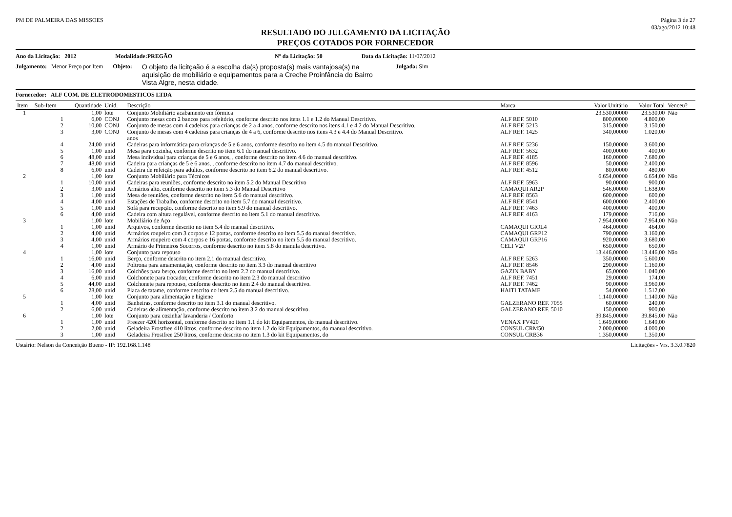PM DE PALMEIRA DAS MISSOES Página 3 de 27
03/ago/2012 10:48
RESULTADO DO JULGAMENTO DA LICITAÇÃO
PREÇOS COTADOS POR FORNECEDOR
Ano da Licitação: 2012 Modalidade: PREGÃO Nº da Licitação: 50 Data da Licitação: 11/07/2012
Julgamento: Menor Preço por Item Objeto: O objeto da licitçaão é a escolha da(s) proposta(s) mais vantajosa(s) na aquisição de mobiliário e equipamentos para a Creche Proinfância do Bairro Vista Algre, nesta cidade. Julgada: Sim
Fornecedor: ALF COM. DE ELETRODOMESTICOS LTDA
| Item | Sub-Item | Quantidade | Unid. | Descrição | Marca | Valor Unitário | Valor Total | Venceu? |
| --- | --- | --- | --- | --- | --- | --- | --- | --- |
| 1 | | 1,00 | lote | Conjunto Mobiliário acabamento em fórmica | | 23.530,00000 | 23.530,00 | Não |
| | 1 | 6,00 | CONJ | Conjunto mesas com 2 bancos para refeitório, conforme descrito nos itens 1.1 e 1.2 do Manual Descritivo. | ALF REF. 5010 | 800,00000 | 4.800,00 | |
| | 2 | 10,00 | CONJ | Conjunto de mesas com 4 cadeiras para crianças de 2 a 4 anos, conforme descrito nos itens 4.1 e 4.2 do Manual Descritivo. | ALF REF. 5213 | 315,00000 | 3.150,00 | |
| | 3 | 3,00 | CONJ | Conjunto de mesas com 4 cadeiras para crianças de 4 a 6, conforme descrito nos itens 4.3 e 4.4 do Manual Descritivo. anos | ALF REF. 1425 | 340,00000 | 1.020,00 | |
| | 4 | 24,00 | unid | Cadeiras para informática para crianças de 5 e 6 anos, conforme descrito no item 4.5 do manual Descritivo. | ALF REF. 5236 | 150,00000 | 3.600,00 | |
| | 5 | 1,00 | unid | Mesa para cozinha, conforme descrito no item 6.1 do manual descritivo. | ALF REF. 5632 | 400,00000 | 400,00 | |
| | 6 | 48,00 | unid | Mesa individual para crianças de 5 e 6 anos, , conforme descrito no item 4.6 do manual descritivo. | ALF REF. 4185 | 160,00000 | 7.680,00 | |
| | 7 | 48,00 | unid | Cadeira para crianças de 5 e 6 anos, , conforme descrito no item 4.7 do manual descritivo. | ALF REF. 8596 | 50,00000 | 2.400,00 | |
| | 8 | 6,00 | unid | Cadeira de refeição para adultos, conforme descrito no item 6.2 do manual descritivo. | ALF REF. 4512 | 80,00000 | 480,00 | |
| 2 | | 1,00 | lote | Conjunto Mobiliário para Técnicos | | 6.654,00000 | 6.654,00 | Não |
| | 1 | 10,00 | unid | Cadeiras para reuniões, conforme descrito no item 5.2 do Manual Descritivo | ALF REF. 5963 | 90,00000 | 900,00 | |
| | 2 | 3,00 | unid | Armários alto, conforme descrito no item 5.3 do Manual Descritivo | CAMAQUI AR2P | 546,00000 | 1.638,00 | |
| | 3 | 1,00 | unid | Mesa de reuniões, conforme descrito no item 5.6 do manual descritivo. | ALF REF. 8563 | 600,00000 | 600,00 | |
| | 4 | 4,00 | unid | Estações de Trabalho, conforme descrito no item 5.7 do manual descritivo. | ALF REF. 8541 | 600,00000 | 2.400,00 | |
| | 5 | 1,00 | unid | Sofá para recepção, conforme descrito no item 5.9 do manual descritivo. | ALF REF. 7463 | 400,00000 | 400,00 | |
| | 6 | 4,00 | unid | Cadeira com altura regulável, conforme descrito no item 5.1 do manual descritivo. | ALF REF. 4163 | 179,00000 | 716,00 | |
| 3 | | 1,00 | lote | Mobiliário de Aço | | 7.954,00000 | 7.954,00 | Não |
| | 1 | 1,00 | unid | Arquivos, conforme descrito no item 5.4 do manual descritivo. | CAMAQUI GIOL4 | 464,00000 | 464,00 | |
| | 2 | 4,00 | unid | Armários roupeiro com 3 corpos e 12 portas, conforme descrito no item 5.5 do manual descritivo. | CAMAQUI GRP12 | 790,00000 | 3.160,00 | |
| | 3 | 4,00 | unid | Armários roupeiro com 4 corpos e 16 portas, conforme descrito no item 5.5 do manual descritivo. | CAMAQUI GRP16 | 920,00000 | 3.680,00 | |
| | 4 | 1,00 | unid | Armário de Primeiros Socorros, conforme descrito no item 5.8 do manula descritivo. | CELI V2P | 650,00000 | 650,00 | |
| 4 | | 1,00 | lote | Conjunto para repouso | | 13.446,00000 | 13.446,00 | Não |
| | 1 | 16,00 | unid | Berço, conforme descrito no item 2.1 do manual descritivo. | ALF REF. 5263 | 350,00000 | 5.600,00 | |
| | 2 | 4,00 | unid | Poltrona para amamentação, conforme descrito no item 3.3 do manual descritivo | ALF REF. 8546 | 290,00000 | 1.160,00 | |
| | 3 | 16,00 | unid | Colchões para berço, conforme descrito no item 2.2 do manual descritivo. | GAZIN BABY | 65,00000 | 1.040,00 | |
| | 4 | 6,00 | unid | Colchonete para trocador, conforme descrito no item 2.3 do manual descritivo | ALF REF. 7451 | 29,00000 | 174,00 | |
| | 5 | 44,00 | unid | Colchonete para repouso, conforme descrito no item 2.4 do manual descritivo. | ALF REF. 7462 | 90,00000 | 3.960,00 | |
| | 6 | 28,00 | unid | Placa de tatame, conforme descrito no item 2.5 do manual descritivo. | HAITI TATAME | 54,00000 | 1.512,00 | |
| 5 | | 1,00 | lote | Conjunto para alimentação e higiene | | 1.140,00000 | 1.140,00 | Não |
| | 1 | 4,00 | unid | Banheiras, conforme descrito no item 3.1 do manual descritivo. | GALZERANO REF. 7055 | 60,00000 | 240,00 | |
| | 2 | 6,00 | unid | Cadeiras de alimentação, conforme descrito no item 3.2 do manual descritivo. | GALZERANO REF. 5010 | 150,00000 | 900,00 | |
| 6 | | 1,00 | lote | Conjunto para cozinha/ lavanderia / Conforto | | 39.845,00000 | 39.845,00 | Não |
| | 1 | 1,00 | unid | Freezer 420l horizontal, conforme descrito no item 1.1 do kit Equipamentos, do manual descritivo. | VENAX FV420 | 1.649,00000 | 1.649,00 | |
| | 2 | 2,00 | unid | Geladeira Frostfree 410 litros, conforme descrito no item 1.2 do kit Equipamentos, do manual descritivo. | CONSUL CRM50 | 2.000,00000 | 4.000,00 | |
| | 3 | 1,00 | unid | Geladeira Frostfree 250 litros, conforme descrito no item 1.3 do kit Equipamentos, do | CONSUL CRB36 | 1.350,00000 | 1.350,00 | |
Usuário: Nelson da Conceição Bueno - IP: 192.168.1.148 Licitações - Vrs. 3.3.0.7820